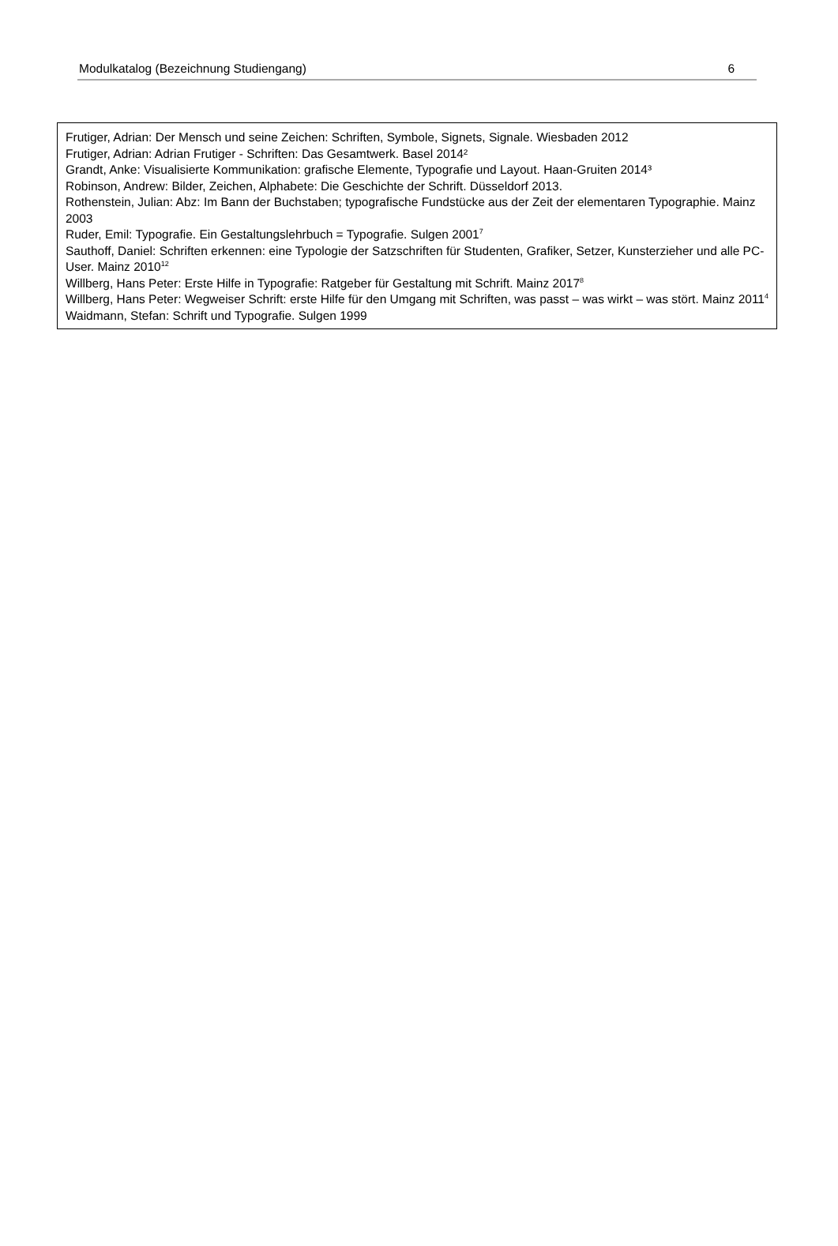Modulkatalog (Bezeichnung Studiengang) 6
Frutiger, Adrian: Der Mensch und seine Zeichen: Schriften, Symbole, Signets, Signale. Wiesbaden 2012
Frutiger, Adrian: Adrian Frutiger - Schriften: Das Gesamtwerk. Basel 2014²
Grandt, Anke: Visualisierte Kommunikation: grafische Elemente, Typografie und Layout. Haan-Gruiten 2014³
Robinson, Andrew: Bilder, Zeichen, Alphabete: Die Geschichte der Schrift. Düsseldorf 2013.
Rothenstein, Julian: Abz: Im Bann der Buchstaben; typografische Fundstücke aus der Zeit der elementaren Typographie. Mainz 2003
Ruder, Emil: Typografie. Ein Gestaltungslehrbuch = Typografie. Sulgen 2001<sup>7</sup>
Sauthoff, Daniel: Schriften erkennen: eine Typologie der Satzschriften für Studenten, Grafiker, Setzer, Kunsterzieher und alle PC-User. Mainz 2010<sup>12</sup>
Willberg, Hans Peter: Erste Hilfe in Typografie: Ratgeber für Gestaltung mit Schrift. Mainz 2017<sup>8</sup>
Willberg, Hans Peter: Wegweiser Schrift: erste Hilfe für den Umgang mit Schriften, was passt – was wirkt – was stört. Mainz 2011<sup>4</sup>
Waidmann, Stefan: Schrift und Typografie. Sulgen 1999